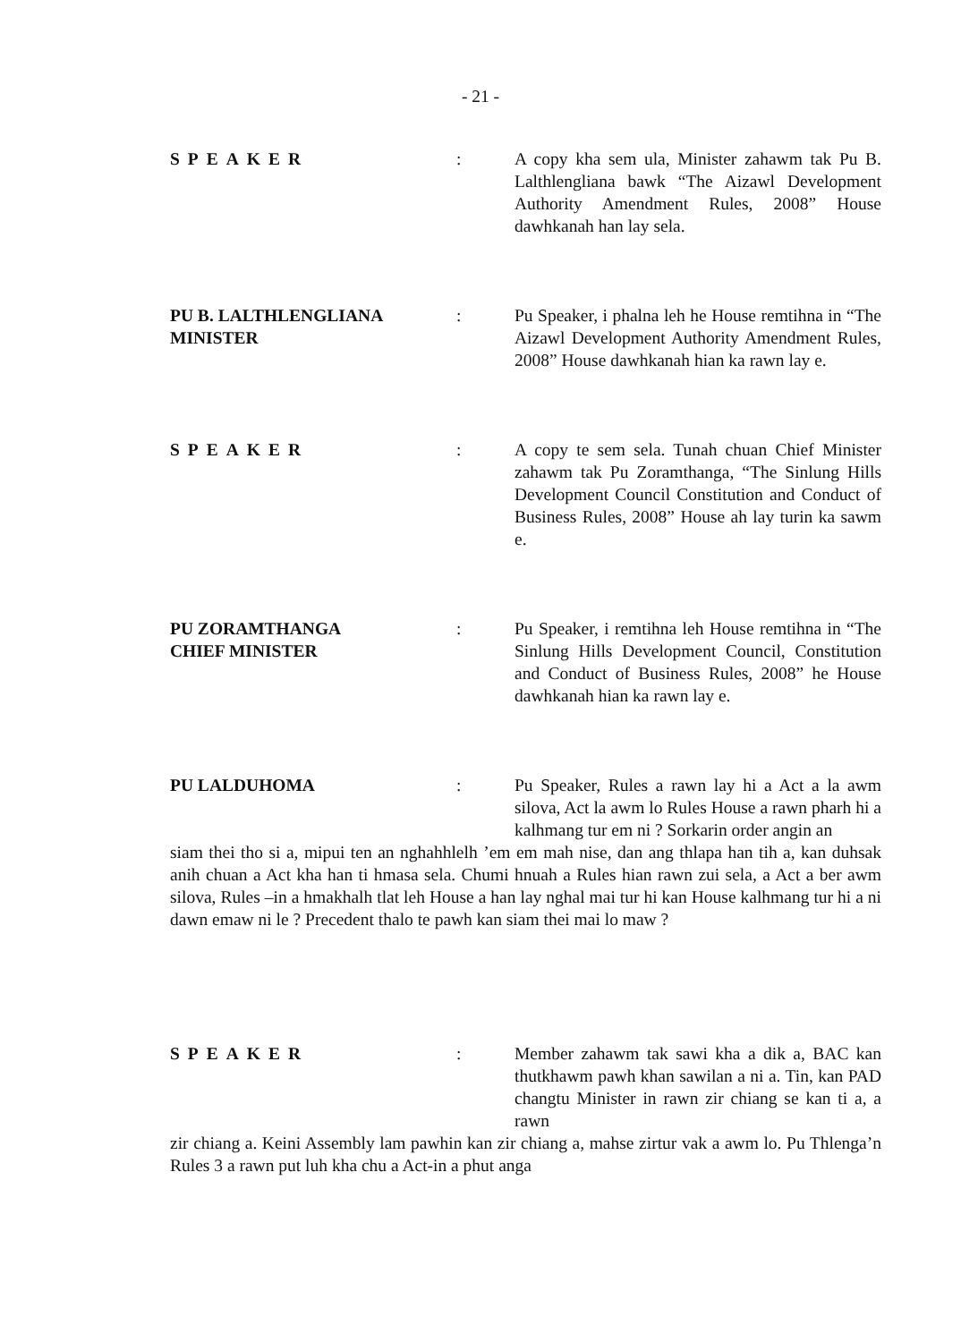- 21 -
SPEAKER : A copy kha sem ula, Minister zahawm tak Pu B. Lalthlengliana bawk “The Aizawl Development Authority Amendment Rules, 2008” House dawhkanah han lay sela.
PU B. LALTHLENGLIANA
MINISTER
: Pu Speaker, i phalna leh he House remtihna in “The Aizawl Development Authority Amendment Rules, 2008” House dawhkanah hian ka rawn lay e.
SPEAKER : A copy te sem sela. Tunah chuan Chief Minister zahawm tak Pu Zoramthanga, “The Sinlung Hills Development Council Constitution and Conduct of Business Rules, 2008” House ah lay turin ka sawm e.
PU ZORAMTHANGA
CHIEF MINISTER
: Pu Speaker, i remtihna leh House remtihna in “The Sinlung Hills Development Council, Constitution and Conduct of Business Rules, 2008” he House dawhkanah hian ka rawn lay e.
PU LALDUHOMA : Pu Speaker, Rules a rawn lay hi a Act a la awm silova, Act la awm lo Rules House a rawn pharh hi a kalhmang tur em ni ? Sorkarin order angin an
siam thei tho si a, mipui ten an nghahhlelh ’em em mah nise, dan ang thlapa han tih a, kan duhsak anih chuan a Act kha han ti hmasa sela. Chumi hnuah a Rules hian rawn zui sela, a Act a ber awm silova, Rules –in a hmakhalh tlat leh House a han lay nghal mai tur hi kan House kalhmang tur hi a ni dawn emaw ni le ? Precedent thalo te pawh kan siam thei mai lo maw ?
SPEAKER : Member zahawm tak sawi kha a dik a, BAC kan thutkhawm pawh khan sawilan a ni a. Tin, kan PAD changtu Minister in rawn zir chiang se kan ti a, a rawn
zir chiang a. Keini Assembly lam pawhin kan zir chiang a, mahse zirtur vak a awm lo. Pu Thlenga’n Rules 3 a rawn put luh kha chu a Act-in a phut anga